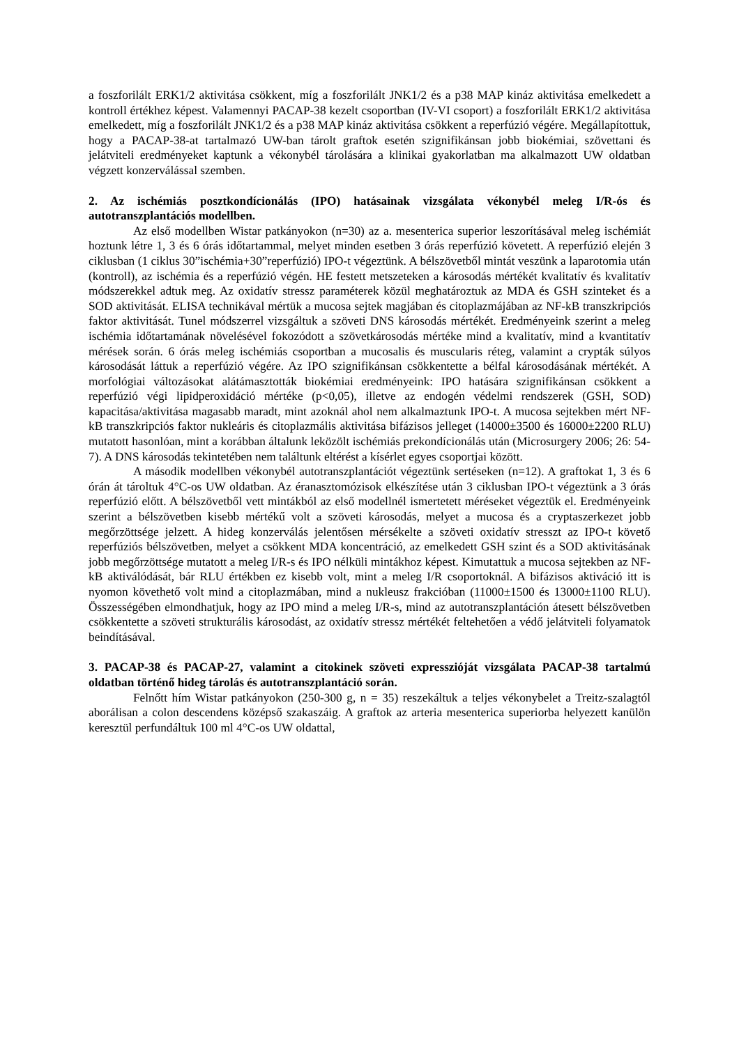a foszforilált ERK1/2 aktivitása csökkent, míg a foszforilált JNK1/2 és a p38 MAP kináz aktivitása emelkedett a kontroll értékhez képest. Valamennyi PACAP-38 kezelt csoportban (IV-VI csoport) a foszforilált ERK1/2 aktivitása emelkedett, míg a foszforilált JNK1/2 és a p38 MAP kináz aktivitása csökkent a reperfúzió végére. Megállapítottuk, hogy a PACAP-38-at tartalmazó UW-ban tárolt graftok esetén szignifikánsan jobb biokémiai, szövettani és jelátviteli eredményeket kaptunk a vékonybél tárolására a klinikai gyakorlatban ma alkalmazott UW oldatban végzett konzerválással szemben.
2. Az ischémiás posztkondícionálás (IPO) hatásainak vizsgálata vékonybél meleg I/R-ós és autotranszplantációs modellben.
Az első modellben Wistar patkányokon (n=30) az a. mesenterica superior leszorításával meleg ischémiát hoztunk létre 1, 3 és 6 órás időtartammal, melyet minden esetben 3 órás reperfúzió követett. A reperfúzió elején 3 ciklusban (1 ciklus 30”ischémia+30”reperfúzió) IPO-t végeztünk. A bélszövetből mintát veszünk a laparotomia után (kontroll), az ischémia és a reperfúzió végén. HE festett metszeteken a károsodás mértékét kvalitatív és kvalitatív módszerekkel adtuk meg. Az oxidatív stressz paraméterek közül meghatároztuk az MDA és GSH szinteket és a SOD aktivitását. ELISA technikával mértük a mucosa sejtek magjában és citoplazmájában az NF-kB transzkripciós faktor aktivitását. Tunel módszerrel vizsgáltuk a szöveti DNS károsodás mértékét. Eredményeink szerint a meleg ischémia időtartamának növelésével fokozódott a szövetkárosodás mértéke mind a kvalitatív, mind a kvantitatív mérések során. 6 órás meleg ischémiás csoportban a mucosalis és muscularis réteg, valamint a crypták súlyos károsodását láttuk a reperfúzió végére. Az IPO szignifikánsan csökkentette a bélfal károsodásának mértékét. A morfológiai változásokat alátámasztották biokémiai eredményeink: IPO hatására szignifikánsan csökkent a reperfúzió végi lipidperoxidáció mértéke (p<0,05), illetve az endogén védelmi rendszerek (GSH, SOD) kapacitása/aktivitása magasabb maradt, mint azoknál ahol nem alkalmaztunk IPO-t. A mucosa sejtekben mért NF-kB transzkripciós faktor nukleáris és citoplazmális aktivitása bifázisos jelleget (14000±3500 és 16000±2200 RLU) mutatott hasonlóan, mint a korábban általunk leközölt ischémiás prekondícionálás után (Microsurgery 2006; 26: 54-7). A DNS károsodás tekintetében nem találtunk eltérést a kísérlet egyes csoportjai között.
A második modellben vékonybél autotranszplantációt végeztünk sertéseken (n=12). A graftokat 1, 3 és 6 órán át tároltuk 4°C-os UW oldatban. Az éranasztomózisok elkészítése után 3 ciklusban IPO-t végeztünk a 3 órás reperfúzió előtt. A bélszövetből vett mintákból az első modellnél ismertetett méréseket végeztük el. Eredményeink szerint a bélszövetben kisebb mértékű volt a szöveti károsodás, melyet a mucosa és a cryptaszerkezet jobb megőrzöttsége jelzett. A hideg konzerválás jelentősen mérsékelte a szöveti oxidatív stresszt az IPO-t követő reperfúziós bélszövetben, melyet a csökkent MDA koncentráció, az emelkedett GSH szint és a SOD aktivitásának jobb megőrzöttsége mutatott a meleg I/R-s és IPO nélküli mintákhoz képest. Kimutattuk a mucosa sejtekben az NF-kB aktiválódását, bár RLU értékben ez kisebb volt, mint a meleg I/R csoportoknál. A bifázisos aktiváció itt is nyomon követhető volt mind a citoplazmában, mind a nukleusz frakcióban (11000±1500 és 13000±1100 RLU). Összességében elmondhatjuk, hogy az IPO mind a meleg I/R-s, mind az autotranszplantáción átesett bélszövetben csökkentette a szöveti strukturális károsodást, az oxidatív stressz mértékét feltehetően a védő jelátviteli folyamatok beindításával.
3. PACAP-38 és PACAP-27, valamint a citokinek szöveti expresszióját vizsgálata PACAP-38 tartalmú oldatban történő hideg tárolás és autotranszplantáció során.
Felnőtt hím Wistar patkányokon (250-300 g, n = 35) reszekáltuk a teljes vékonybelet a Treitz-szalagtól aborálisan a colon descendens középső szakaszáig. A graftok az arteria mesenterica superiorba helyezett kanülön keresztül perfundáltuk 100 ml 4°C-os UW oldattal,